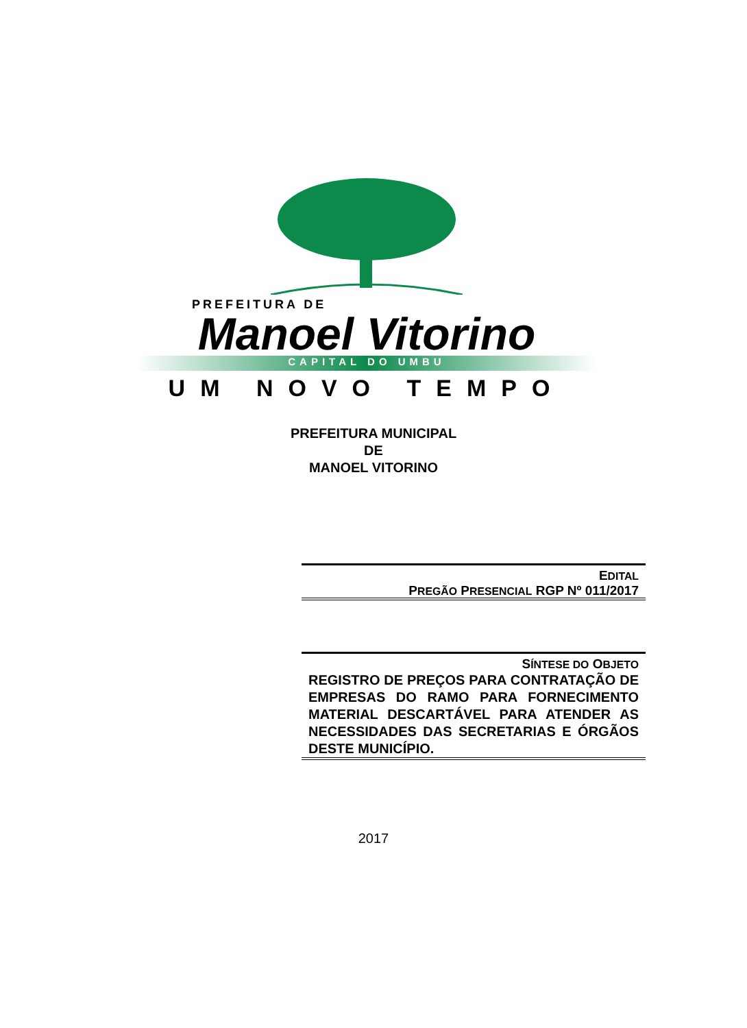PREFEITURA DE
Manoel Vitorino
CAPITAL DO UMBU
UM NOVO TEMPO
PREFEITURA MUNICIPAL
DE
MANOEL VITORINO
EDITAL
PREGÃO PRESENCIAL RGP Nº 011/2017
SÍNTESE DO OBJETO
REGISTRO DE PREÇOS PARA CONTRATAÇÃO DE EMPRESAS DO RAMO PARA FORNECIMENTO MATERIAL DESCARTÁVEL PARA ATENDER AS NECESSIDADES DAS SECRETARIAS E ÓRGÃOS DESTE MUNICÍPIO.
2017